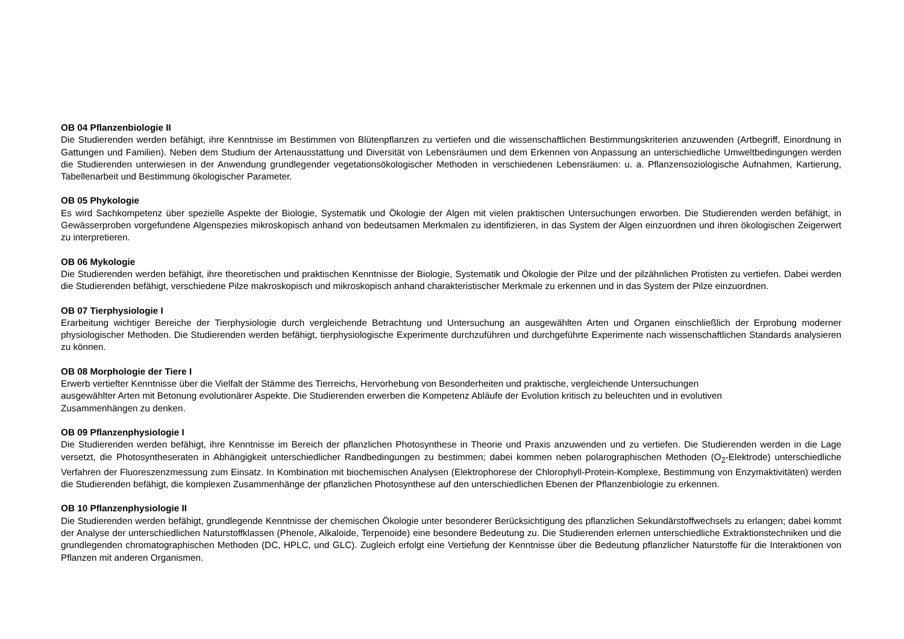OB 04 Pflanzenbiologie II
Die Studierenden werden befähigt, ihre Kenntnisse im Bestimmen von Blütenpflanzen zu vertiefen und die wissenschaftlichen Bestimmungskriterien anzuwenden (Artbegriff, Einordnung in Gattungen und Familien). Neben dem Studium der Artenausstattung und Diversität von Lebensräumen und dem Erkennen von Anpassung an unterschiedliche Umweltbedingungen werden die Studierenden unterwiesen in der Anwendung grundlegender vegetationsökologischer Methoden in verschiedenen Lebensräumen: u. a. Pflanzensoziologische Aufnahmen, Kartierung, Tabellenarbeit und Bestimmung ökologischer Parameter.
OB 05 Phykologie
Es wird Sachkompetenz über spezielle Aspekte der Biologie, Systematik und Ökologie der Algen mit vielen praktischen Untersuchungen erworben. Die Studierenden werden befähigt, in Gewässerproben vorgefundene Algenspezies mikroskopisch anhand von bedeutsamen Merkmalen zu identifizieren, in das System der Algen einzuordnen und ihren ökologischen Zeigerwert zu interpretieren.
OB 06 Mykologie
Die Studierenden werden befähigt, ihre theoretischen und praktischen Kenntnisse der Biologie, Systematik und Ökologie der Pilze und der pilzähnlichen Protisten zu vertiefen. Dabei werden die Studierenden befähigt, verschiedene Pilze makroskopisch und mikroskopisch anhand charakteristischer Merkmale zu erkennen und in das System der Pilze einzuordnen.
OB 07 Tierphysiologie I
Erarbeitung wichtiger Bereiche der Tierphysiologie durch vergleichende Betrachtung und Untersuchung an ausgewählten Arten und Organen einschließlich der Erprobung moderner physiologischer Methoden. Die Studierenden werden befähigt, tierphysiologische Experimente durchzuführen und durchgeführte Experimente nach wissenschaftlichen Standards analysieren zu können.
OB 08 Morphologie der Tiere I
Erwerb vertiefter Kenntnisse über die Vielfalt der Stämme des Tierreichs, Hervorhebung von Besonderheiten und praktische, vergleichende Untersuchungen
ausgewählter Arten mit Betonung evolutionärer Aspekte. Die Studierenden erwerben die Kompetenz Abläufe der Evolution kritisch zu beleuchten und in evolutiven
Zusammenhängen zu denken.
OB 09 Pflanzenphysiologie I
Die Studierenden werden befähigt, ihre Kenntnisse im Bereich der pflanzlichen Photosynthese in Theorie und Praxis anzuwenden und zu vertiefen. Die Studierenden werden in die Lage versetzt, die Photosyntheseraten in Abhängigkeit unterschiedlicher Randbedingungen zu bestimmen; dabei kommen neben polarographischen Methoden (O<sub>2</sub>-Elektrode) unterschiedliche Verfahren der Fluoreszenzmessung zum Einsatz. In Kombination mit biochemischen Analysen (Elektrophorese der Chlorophyll-Protein-Komplexe, Bestimmung von Enzymaktivitäten) werden die Studierenden befähigt, die komplexen Zusammenhänge der pflanzlichen Photosynthese auf den unterschiedlichen Ebenen der Pflanzenbiologie zu erkennen.
OB 10 Pflanzenphysiologie II
Die Studierenden werden befähigt, grundlegende Kenntnisse der chemischen Ökologie unter besonderer Berücksichtigung des pflanzlichen Sekundärstoffwechsels zu erlangen; dabei kommt der Analyse der unterschiedlichen Naturstoffklassen (Phenole, Alkaloide, Terpenoide) eine besondere Bedeutung zu. Die Studierenden erlernen unterschiedliche Extraktionstechniken und die grundlegenden chromatographischen Methoden (DC, HPLC, und GLC). Zugleich erfolgt eine Vertiefung der Kenntnisse über die Bedeutung pflanzlicher Naturstoffe für die Interaktionen von Pflanzen mit anderen Organismen.